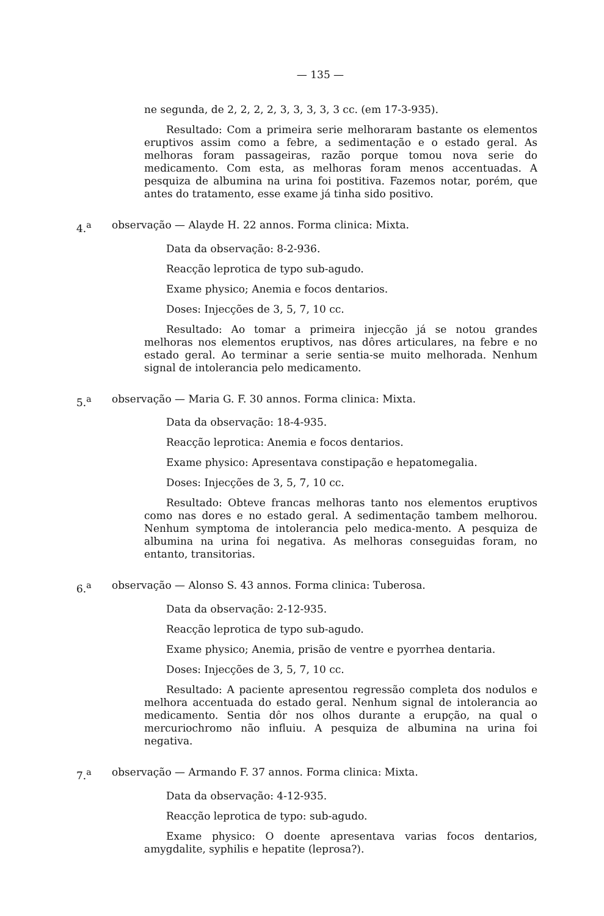— 135 —
ne segunda, de 2, 2, 2, 2, 3, 3, 3, 3, 3 cc. (em 17-3-935).
Resultado: Com a primeira serie melhoraram bastante os elementos eruptivos assim como a febre, a sedimentação e o estado geral. As melhoras foram passageiras, razão porque tomou nova serie do medicamento. Com esta, as melhoras foram menos accentuadas. A pesquiza de albumina na urina foi postitiva. Fazemos notar, porém, que antes do tratamento, esse exame já tinha sido positivo.
4.<sup>a</sup> observação — Alayde H. 22 annos. Forma clinica: Mixta.
Data da observação: 8-2-936.
Reacção leprotica de typo sub-agudo.
Exame physico; Anemia e focos dentarios.
Doses: Injecções de 3, 5, 7, 10 cc.
Resultado: Ao tomar a primeira injecção já se notou grandes melhoras nos elementos eruptivos, nas dôres articulares, na febre e no estado geral. Ao terminar a serie sentia-se muito melhorada. Nenhum signal de intolerancia pelo medicamento.
5.<sup>a</sup> observação — Maria G. F. 30 annos. Forma clinica: Mixta.
Data da observação: 18-4-935.
Reacção leprotica: Anemia e focos dentarios.
Exame physico: Apresentava constipação e hepatomegalia.
Doses: Injecções de 3, 5, 7, 10 cc.
Resultado: Obteve francas melhoras tanto nos elementos eruptivos como nas dores e no estado geral. A sedimentação tambem melhorou. Nenhum symptoma de intolerancia pelo medica-mento. A pesquiza de albumina na urina foi negativa. As melhoras conseguidas foram, no entanto, transitorias.
6.<sup>a</sup> observação — Alonso S. 43 annos. Forma clinica: Tuberosa.
Data da observação: 2-12-935.
Reacção leprotica de typo sub-agudo.
Exame physico; Anemia, prisão de ventre e pyorrhea dentaria.
Doses: Injecções de 3, 5, 7, 10 cc.
Resultado: A paciente apresentou regressão completa dos nodulos e melhora accentuada do estado geral. Nenhum signal de intolerancia ao medicamento. Sentia dôr nos olhos durante a erupção, na qual o mercuriochromo não influiu. A pesquiza de albumina na urina foi negativa.
7.<sup>a</sup> observação — Armando F. 37 annos. Forma clinica: Mixta.
Data da observação: 4-12-935.
Reacção leprotica de typo: sub-agudo.
Exame physico: O doente apresentava varias focos dentarios, amygdalite, syphilis e hepatite (leprosa?).